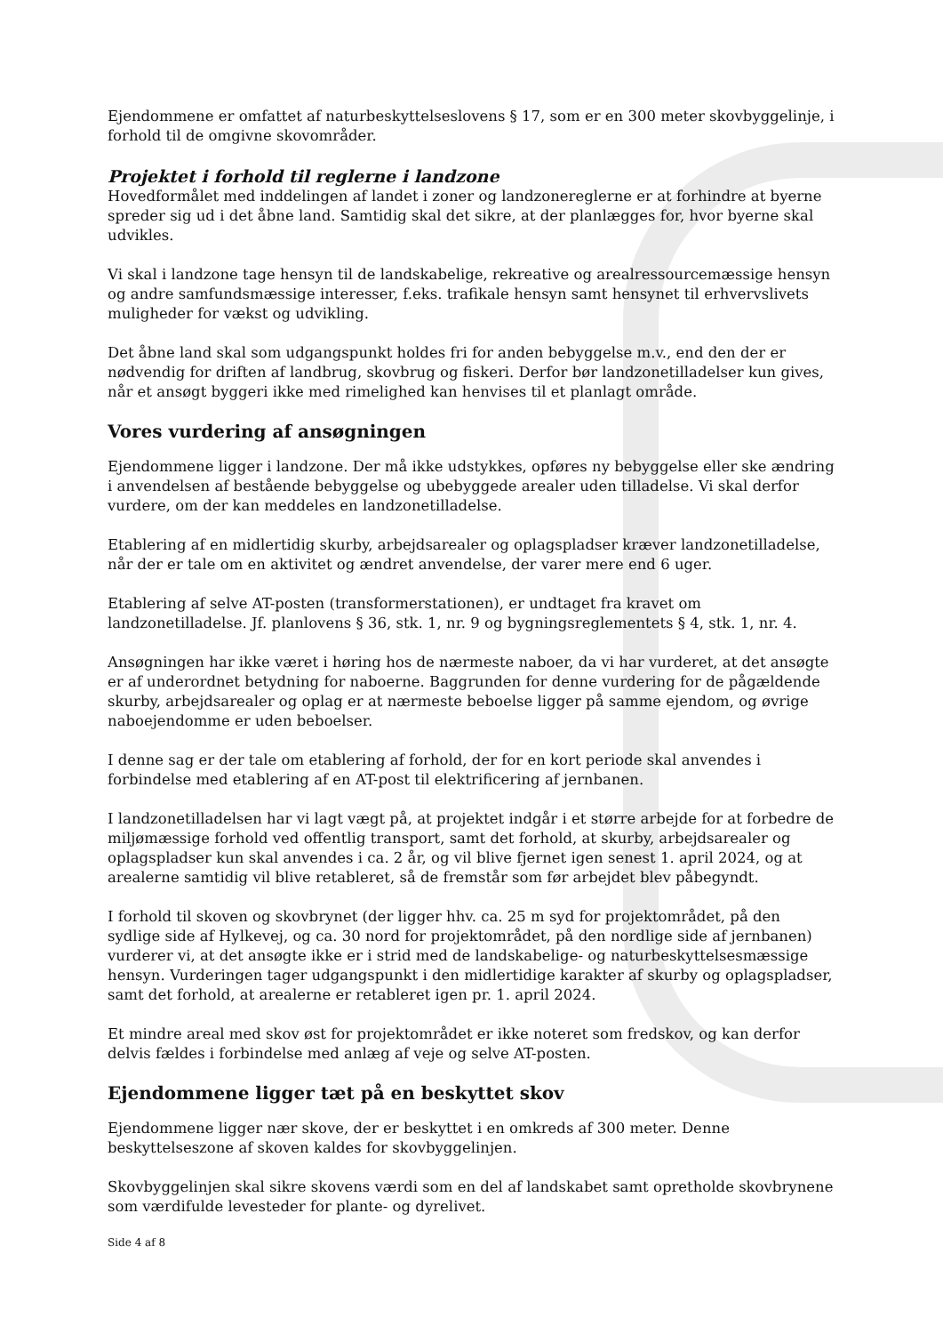Ejendommene er omfattet af naturbeskyttelseslovens § 17, som er en 300 meter skovbyggelinje, i forhold til de omgivne skovområder.
Projektet i forhold til reglerne i landzone
Hovedformålet med inddelingen af landet i zoner og landzonereglerne er at forhindre at byerne spreder sig ud i det åbne land. Samtidig skal det sikre, at der planlægges for, hvor byerne skal udvikles.
Vi skal i landzone tage hensyn til de landskabelige, rekreative og arealressourcemæssige hensyn og andre samfundsmæssige interesser, f.eks. trafikale hensyn samt hensynet til erhvervslivets muligheder for vækst og udvikling.
Det åbne land skal som udgangspunkt holdes fri for anden bebyggelse m.v., end den der er nødvendig for driften af landbrug, skovbrug og fiskeri. Derfor bør landzonetilladelser kun gives, når et ansøgt byggeri ikke med rimelighed kan henvises til et planlagt område.
Vores vurdering af ansøgningen
Ejendommene ligger i landzone. Der må ikke udstykkes, opføres ny bebyggelse eller ske ændring i anvendelsen af bestående bebyggelse og ubebyggede arealer uden tilladelse. Vi skal derfor vurdere, om der kan meddeles en landzonetilladelse.
Etablering af en midlertidig skurby, arbejdsarealer og oplagspladser kræver landzonetilladelse, når der er tale om en aktivitet og ændret anvendelse, der varer mere end 6 uger.
Etablering af selve AT-posten (transformerstationen), er undtaget fra kravet om landzonetilladelse. Jf. planlovens § 36, stk. 1, nr. 9 og bygningsreglementets § 4, stk. 1, nr. 4.
Ansøgningen har ikke været i høring hos de nærmeste naboer, da vi har vurderet, at det ansøgte er af underordnet betydning for naboerne. Baggrunden for denne vurdering for de pågældende skurby, arbejdsarealer og oplag er at nærmeste beboelse ligger på samme ejendom, og øvrige naboejendomme er uden beboelser.
I denne sag er der tale om etablering af forhold, der for en kort periode skal anvendes i forbindelse med etablering af en AT-post til elektrificering af jernbanen.
I landzonetilladelsen har vi lagt vægt på, at projektet indgår i et større arbejde for at forbedre de miljømæssige forhold ved offentlig transport, samt det forhold, at skurby, arbejdsarealer og oplagspladser kun skal anvendes i ca. 2 år, og vil blive fjernet igen senest 1. april 2024, og at arealerne samtidig vil blive retableret, så de fremstår som før arbejdet blev påbegyndt.
I forhold til skoven og skovbrynet (der ligger hhv. ca. 25 m syd for projektområdet, på den sydlige side af Hylkevej, og ca. 30 nord for projektområdet, på den nordlige side af jernbanen) vurderer vi, at det ansøgte ikke er i strid med de landskabelige- og naturbeskyttelsesmæssige hensyn. Vurderingen tager udgangspunkt i den midlertidige karakter af skurby og oplagspladser, samt det forhold, at arealerne er retableret igen pr. 1. april 2024.
Et mindre areal med skov øst for projektområdet er ikke noteret som fredskov, og kan derfor delvis fældes i forbindelse med anlæg af veje og selve AT-posten.
Ejendommene ligger tæt på en beskyttet skov
Ejendommene ligger nær skove, der er beskyttet i en omkreds af 300 meter. Denne beskyttelseszone af skoven kaldes for skovbyggelinjen.
Skovbyggelinjen skal sikre skovens værdi som en del af landskabet samt opretholde skovbrynene som værdifulde levesteder for plante- og dyrelivet.
Side 4 af 8